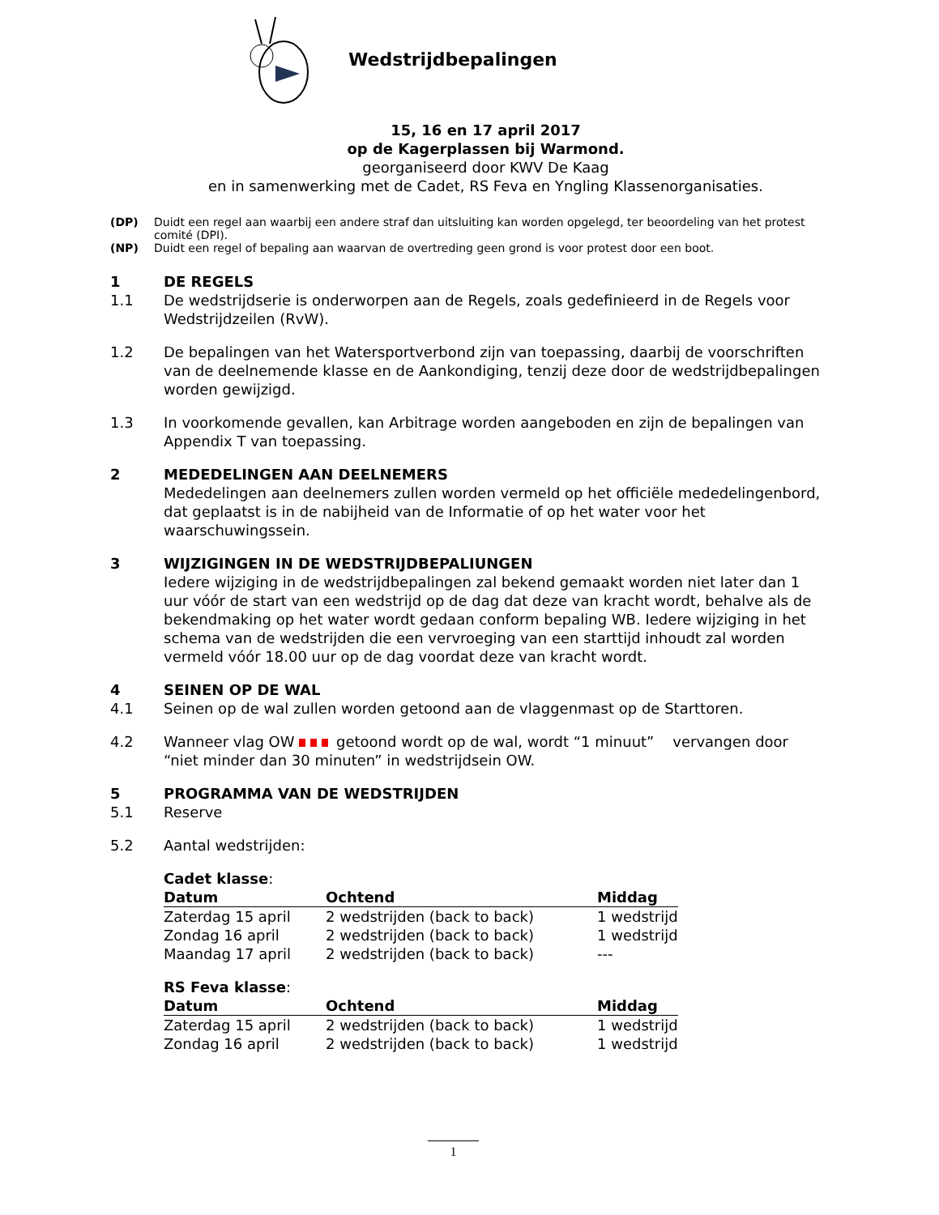Wedstrijdbepalingen
15, 16 en 17 april 2017
op de Kagerplassen bij Warmond.
georganiseerd door KWV De Kaag
en in samenwerking met de Cadet, RS Feva en Yngling Klassenorganisaties.
(DP) Duidt een regel aan waarbij een andere straf dan uitsluiting kan worden opgelegd, ter beoordeling van het protest comité (DPI).
(NP) Duidt een regel of bepaling aan waarvan de overtreding geen grond is voor protest door een boot.
1 DE REGELS
1.1 De wedstrijdserie is onderworpen aan de Regels, zoals gedefinieerd in de Regels voor Wedstrijdzeilen (RvW).
1.2 De bepalingen van het Watersportverbond zijn van toepassing, daarbij de voorschriften van de deelnemende klasse en de Aankondiging, tenzij deze door de wedstrijdbepalingen worden gewijzigd.
1.3 In voorkomende gevallen, kan Arbitrage worden aangeboden en zijn de bepalingen van Appendix T van toepassing.
2 MEDEDELINGEN AAN DEELNEMERS
Mededelingen aan deelnemers zullen worden vermeld op het officiële mededelingenbord, dat geplaatst is in de nabijheid van de Informatie of op het water voor het waarschuwingssein.
3 WIJZIGINGEN IN DE WEDSTRIJDBEPALIUNGEN
Iedere wijziging in de wedstrijdbepalingen zal bekend gemaakt worden niet later dan 1 uur vóór de start van een wedstrijd op de dag dat deze van kracht wordt, behalve als de bekendmaking op het water wordt gedaan conform bepaling WB. Iedere wijziging in het schema van de wedstrijden die een vervroeging van een starttijd inhoudt zal worden vermeld vóór 18.00 uur op de dag voordat deze van kracht wordt.
4 SEINEN OP DE WAL
4.1 Seinen op de wal zullen worden getoond aan de vlaggenmast op de Starttoren.
4.2 Wanneer vlag OW getoond wordt op de wal, wordt “1 minuut” vervangen door “niet minder dan 30 minuten” in wedstrijdsein OW.
5 PROGRAMMA VAN DE WEDSTRIJDEN
5.1 Reserve
5.2 Aantal wedstrijden:
Cadet klasse:
| Datum | Ochtend | Middag |
| --- | --- | --- |
| Zaterdag 15 april | 2 wedstrijden (back to back) | 1 wedstrijd |
| Zondag 16 april | 2 wedstrijden (back to back) | 1 wedstrijd |
| Maandag 17 april | 2 wedstrijden (back to back) | --- |
RS Feva klasse:
| Datum | Ochtend | Middag |
| --- | --- | --- |
| Zaterdag 15 april | 2 wedstrijden (back to back) | 1 wedstrijd |
| Zondag 16 april | 2 wedstrijden (back to back) | 1 wedstrijd |
1